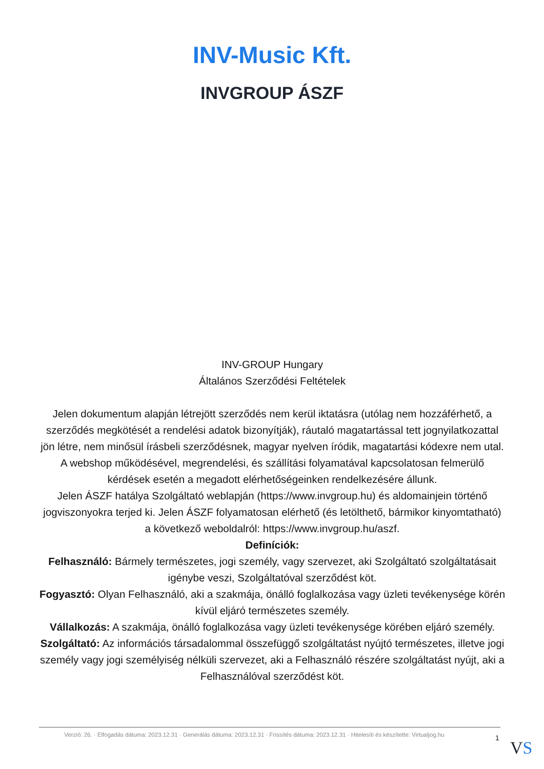INV-Music Kft.
INVGROUP ÁSZF
INV-GROUP Hungary
Általános Szerződési Feltételek
Jelen dokumentum alapján létrejött szerződés nem kerül iktatásra (utólag nem hozzáférhető, a szerződés megkötését a rendelési adatok bizonyítják), ráutaló magatartással tett jognyilatkozattal jön létre, nem minősül írásbeli szerződésnek, magyar nyelven íródik, magatartási kódexre nem utal. A webshop működésével, megrendelési, és szállítási folyamatával kapcsolatosan felmerülő kérdések esetén a megadott elérhetőségeinken rendelkezésére állunk.
Jelen ÁSZF hatálya Szolgáltató weblapján (https://www.invgroup.hu) és aldomainjein történő jogviszonyokra terjed ki. Jelen ÁSZF folyamatosan elérhető (és letölthető, bármikor kinyomtatható) a következő weboldalról: https://www.invgroup.hu/aszf.
Definíciók:
Felhasználó: Bármely természetes, jogi személy, vagy szervezet, aki Szolgáltató szolgáltatásait igénybe veszi, Szolgáltatóval szerződést köt.
Fogyasztó: Olyan Felhasználó, aki a szakmája, önálló foglalkozása vagy üzleti tevékenysége körén kívül eljáró természetes személy.
Vállalkozás: A szakmája, önálló foglalkozása vagy üzleti tevékenysége körében eljáró személy.
Szolgáltató: Az információs társadalommal összefüggő szolgáltatást nyújtó természetes, illetve jogi személy vagy jogi személyiség nélküli szervezet, aki a Felhasználó részére szolgáltatást nyújt, aki a Felhasználóval szerződést köt.
Verzió: 26. · Elfogadás dátuma: 2023.12.31 · Generálás dátuma: 2023.12.31 · Frissítés dátuma: 2023.12.31 · Hitelesíti és készítette: Virtualjog.hu
1
VS